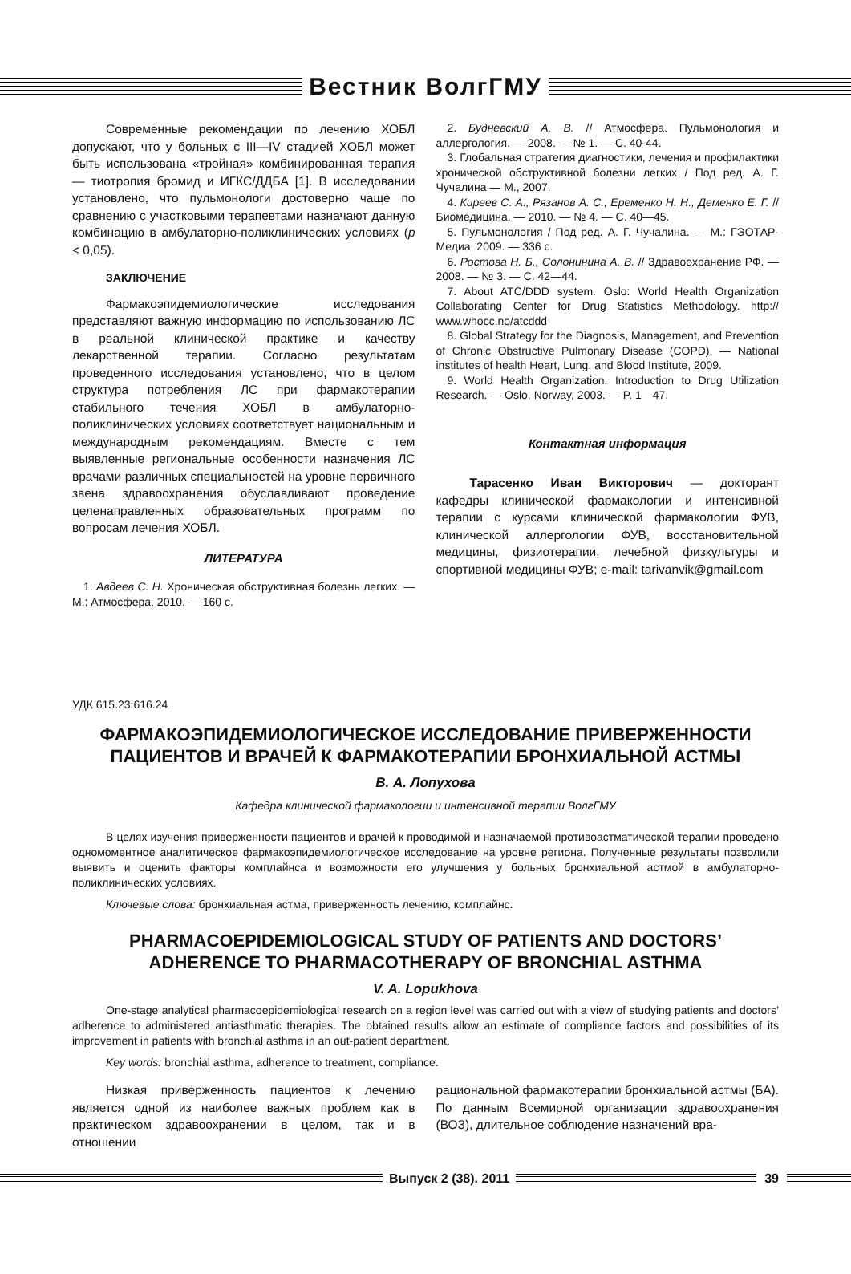Вестник ВолгГМУ
Современные рекомендации по лечению ХОБЛ допускают, что у больных с III—IV стадией ХОБЛ может быть использована «тройная» комбинированная терапия — тиотропия бромид и ИГКС/ДДБА [1]. В исследовании установлено, что пульмонологи достоверно чаще по сравнению с участковыми терапевтами назначают данную комбинацию в амбулаторно-поликлинических условиях (p < 0,05).
ЗАКЛЮЧЕНИЕ
Фармакоэпидемиологические исследования представляют важную информацию по использованию ЛС в реальной клинической практике и качеству лекарственной терапии. Согласно результатам проведенного исследования установлено, что в целом структура потребления ЛС при фармакотерапии стабильного течения ХОБЛ в амбулаторно-поликлинических условиях соответствует национальным и международным рекомендациям. Вместе с тем выявленные региональные особенности назначения ЛС врачами различных специальностей на уровне первичного звена здравоохранения обуславливают проведение целенаправленных образовательных программ по вопросам лечения ХОБЛ.
ЛИТЕРАТУРА
1. Авдеев С. Н. Хроническая обструктивная болезнь легких. — М.: Атмосфера, 2010. — 160 с.
2. Будневский А. В. // Атмосфера. Пульмонология и аллергология. — 2008. — № 1. — С. 40-44.
3. Глобальная стратегия диагностики, лечения и профилактики хронической обструктивной болезни легких / Под ред. А. Г. Чучалина — М., 2007.
4. Киреев С. А., Рязанов А. С., Еременко Н. Н., Деменко Е. Г. // Биомедицина. — 2010. — № 4. — С. 40—45.
5. Пульмонология / Под ред. А. Г. Чучалина. — М.: ГЭОТАР-Медиа, 2009. — 336 с.
6. Ростова Н. Б., Солонинина А. В. // Здравоохранение РФ. — 2008. — № 3. — С. 42—44.
7. About ATC/DDD system. Oslo: World Health Organization Collaborating Center for Drug Statistics Methodology. http:// www.whocc.no/atcddd
8. Global Strategy for the Diagnosis, Management, and Prevention of Chronic Obstructive Pulmonary Disease (COPD). — National institutes of health Heart, Lung, and Blood Institute, 2009.
9. World Health Organization. Introduction to Drug Utilization Research. — Oslo, Norway, 2003. — P. 1—47.
Контактная информация
Тарасенко Иван Викторович — докторант кафедры клинической фармакологии и интенсивной терапии с курсами клинической фармакологии ФУВ, клинической аллергологии ФУВ, восстановительной медицины, физиотерапии, лечебной физкультуры и спортивной медицины ФУВ; e-mail: tarivanvik@gmail.com
УДК 615.23:616.24
ФАРМАКОЭПИДЕМИОЛОГИЧЕСКОЕ ИССЛЕДОВАНИЕ ПРИВЕРЖЕННОСТИ
ПАЦИЕНТОВ И ВРАЧЕЙ К ФАРМАКОТЕРАПИИ БРОНХИАЛЬНОЙ АСТМЫ
В. А. Лопухова
Кафедра клинической фармакологии и интенсивной терапии ВолгГМУ
В целях изучения приверженности пациентов и врачей к проводимой и назначаемой противоастматической терапии проведено одномоментное аналитическое фармакоэпидемиологическое исследование на уровне региона. Полученные результаты позволили выявить и оценить факторы комплайнса и возможности его улучшения у больных бронхиальной астмой в амбулаторно-поликлинических условиях.
Ключевые слова: бронхиальная астма, приверженность лечению, комплайнс.
PHARMACOEPIDEMIOLOGICAL STUDY OF PATIENTS AND DOCTORS’
ADHERENCE TO PHARMACOTHERAPY OF BRONCHIAL ASTHMA
V. A. Lopukhova
One-stage analytical pharmacoepidemiological research on a region level was carried out with a view of studying patients and doctors’ adherence to administered antiasthmatic therapies. The obtained results allow an estimate of compliance factors and possibilities of its improvement in patients with bronchial asthma in an out-patient department.
Key words: bronchial asthma, adherence to treatment, compliance.
Низкая приверженность пациентов к лечению является одной из наиболее важных проблем как в практическом здравоохранении в целом, так и в отношении
рациональной фармакотерапии бронхиальной астмы (БА). По данным Всемирной организации здравоохранения (ВОЗ), длительное соблюдение назначений вра-
Выпуск 2 (38). 2011 39